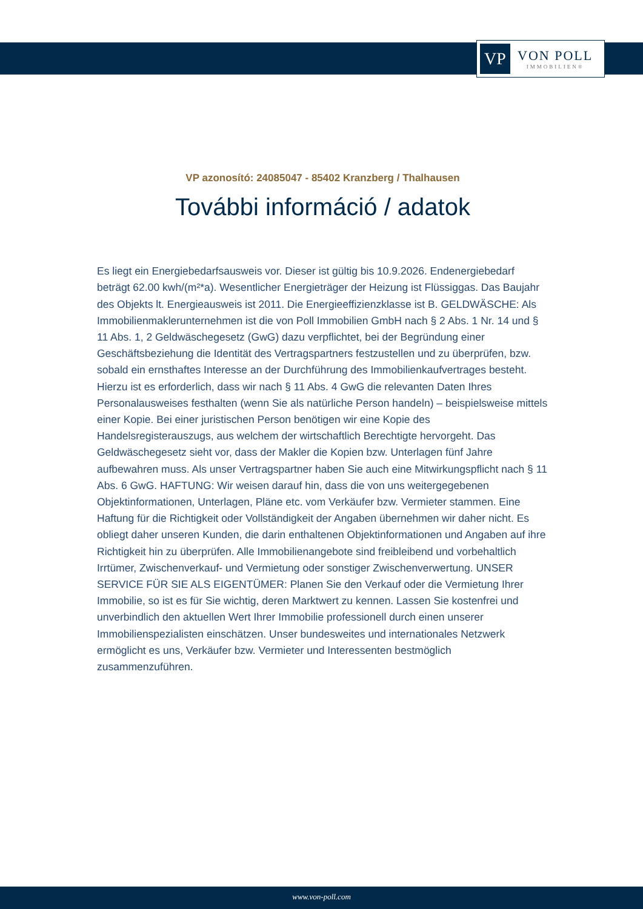VP
VON POLL
IMMOBILIEN®
VP azonosító: 24085047 - 85402 Kranzberg / Thalhausen
További információ / adatok
Es liegt ein Energiebedarfsausweis vor. Dieser ist gültig bis 10.9.2026. Endenergiebedarf beträgt 62.00 kwh/(m²*a). Wesentlicher Energieträger der Heizung ist Flüssiggas. Das Baujahr des Objekts lt. Energieausweis ist 2011. Die Energieeffizienzklasse ist B. GELDWÄSCHE: Als Immobilienmaklerunternehmen ist die von Poll Immobilien GmbH nach § 2 Abs. 1 Nr. 14 und § 11 Abs. 1, 2 Geldwäschegesetz (GwG) dazu verpflichtet, bei der Begründung einer Geschäftsbeziehung die Identität des Vertragspartners festzustellen und zu überprüfen, bzw. sobald ein ernsthaftes Interesse an der Durchführung des Immobilienkaufvertrages besteht. Hierzu ist es erforderlich, dass wir nach § 11 Abs. 4 GwG die relevanten Daten Ihres Personalausweises festhalten (wenn Sie als natürliche Person handeln) – beispielsweise mittels einer Kopie. Bei einer juristischen Person benötigen wir eine Kopie des Handelsregisterauszugs, aus welchem der wirtschaftlich Berechtigte hervorgeht. Das Geldwäschegesetz sieht vor, dass der Makler die Kopien bzw. Unterlagen fünf Jahre aufbewahren muss. Als unser Vertragspartner haben Sie auch eine Mitwirkungspflicht nach § 11 Abs. 6 GwG. HAFTUNG: Wir weisen darauf hin, dass die von uns weitergegebenen Objektinformationen, Unterlagen, Pläne etc. vom Verkäufer bzw. Vermieter stammen. Eine Haftung für die Richtigkeit oder Vollständigkeit der Angaben übernehmen wir daher nicht. Es obliegt daher unseren Kunden, die darin enthaltenen Objektinformationen und Angaben auf ihre Richtigkeit hin zu überprüfen. Alle Immobilienangebote sind freibleibend und vorbehaltlich Irrtümer, Zwischenverkauf- und Vermietung oder sonstiger Zwischenverwertung. UNSER SERVICE FÜR SIE ALS EIGENTÜMER: Planen Sie den Verkauf oder die Vermietung Ihrer Immobilie, so ist es für Sie wichtig, deren Marktwert zu kennen. Lassen Sie kostenfrei und unverbindlich den aktuellen Wert Ihrer Immobilie professionell durch einen unserer Immobilienspezialisten einschätzen. Unser bundesweites und internationales Netzwerk ermöglicht es uns, Verkäufer bzw. Vermieter und Interessenten bestmöglich zusammenzuführen.
www.von-poll.com